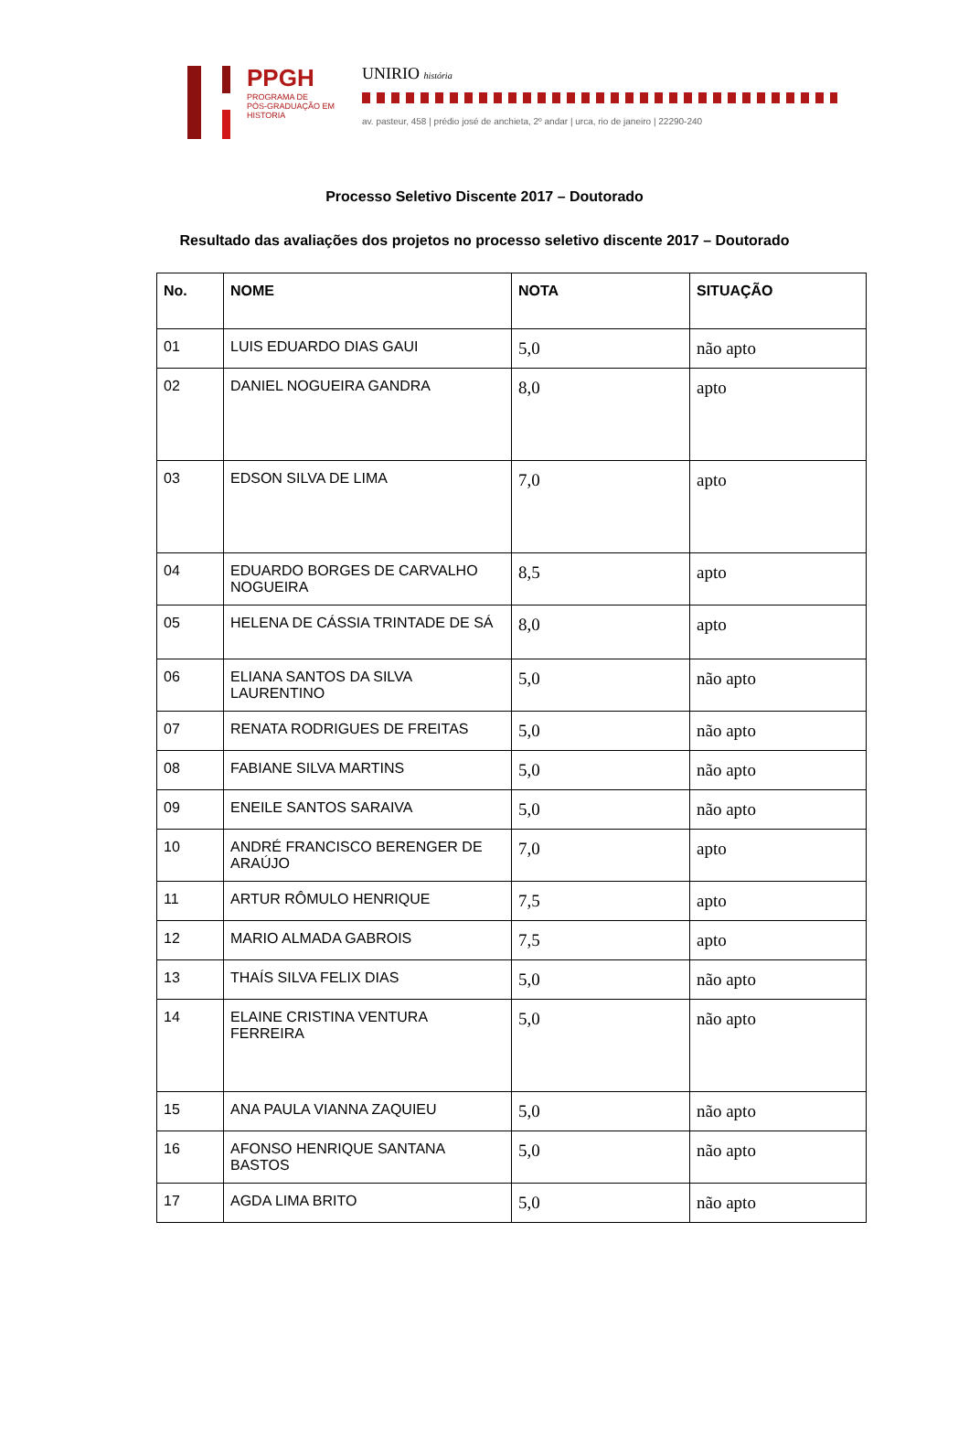PPGH
PROGRAMA DE
PÓS-GRADUAÇÃO EM
HISTORIA
UNIRIO história
av. pasteur, 458 | prédio josé de anchieta, 2º andar | urca, rio de janeiro | 22290-240
Processo Seletivo Discente 2017 – Doutorado
Resultado das avaliações dos projetos no processo seletivo discente 2017 – Doutorado
| No. | NOME | NOTA | SITUAÇÃO |
| --- | --- | --- | --- |
| 01 | LUIS EDUARDO DIAS GAUI | 5,0 | não apto |
| 02 | DANIEL NOGUEIRA GANDRA | 8,0 | apto |
| 03 | EDSON SILVA DE LIMA | 7,0 | apto |
| 04 | EDUARDO BORGES DE CARVALHO NOGUEIRA | 8,5 | apto |
| 05 | HELENA DE CÁSSIA TRINTADE DE SÁ | 8,0 | apto |
| 06 | ELIANA SANTOS DA SILVA LAURENTINO | 5,0 | não apto |
| 07 | RENATA RODRIGUES DE FREITAS | 5,0 | não apto |
| 08 | FABIANE SILVA MARTINS | 5,0 | não apto |
| 09 | ENEILE SANTOS SARAIVA | 5,0 | não apto |
| 10 | ANDRÉ FRANCISCO BERENGER DE ARAÚJO | 7,0 | apto |
| 11 | ARTUR RÔMULO HENRIQUE | 7,5 | apto |
| 12 | MARIO ALMADA GABROIS | 7,5 | apto |
| 13 | THAÍS SILVA FELIX DIAS | 5,0 | não apto |
| 14 | ELAINE CRISTINA VENTURA FERREIRA | 5,0 | não apto |
| 15 | ANA PAULA VIANNA ZAQUIEU | 5,0 | não apto |
| 16 | AFONSO HENRIQUE SANTANA BASTOS | 5,0 | não apto |
| 17 | AGDA LIMA BRITO | 5,0 | não apto |